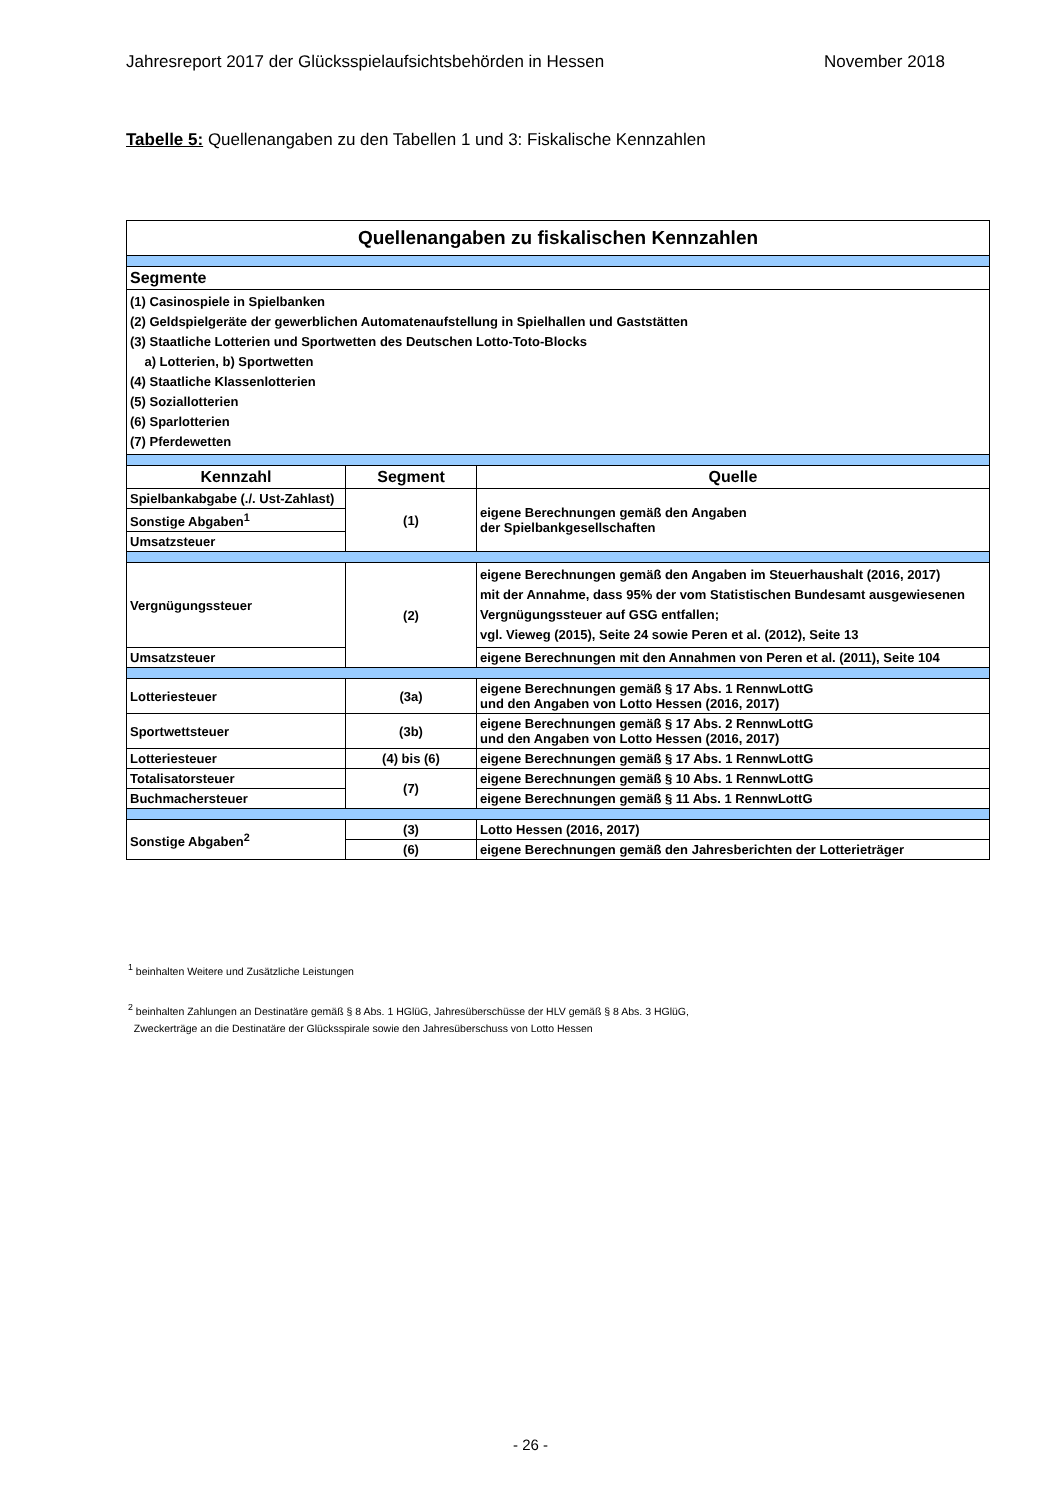Jahresreport 2017 der Glücksspielaufsichtsbehörden in Hessen November 2018
Tabelle 5: Quellenangaben zu den Tabellen 1 und 3: Fiskalische Kennzahlen
| Quellenangaben zu fiskalischen Kennzahlen | | |
| Segmente | | |
| (1) Casinospiele in Spielbanken (2) Geldspielgeräte der gewerblichen Automatenaufstellung in Spielhallen und Gaststätten (3) Staatliche Lotterien und Sportwetten des Deutschen Lotto-Toto-Blocks a) Lotterien, b) Sportwetten (4) Staatliche Klassenlotterien (5) Soziallotterien (6) Sparlotterien (7) Pferdewetten | | |
| Kennzahl | Segment | Quelle |
| Spielbankabgabe (./. Ust-Zahlast) | (1) | eigene Berechnungen gemäß den Angaben der Spielbankgesellschaften |
| Sonstige Abgaben<sup>1</sup> | | |
| Umsatzsteuer | | |
| Vergnügungssteuer | (2) | eigene Berechnungen gemäß den Angaben im Steuerhaushalt (2016, 2017) mit der Annahme, dass 95% der vom Statistischen Bundesamt ausgewiesenen Vergnügungssteuer auf GSG entfallen; vgl. Vieweg (2015), Seite 24 sowie Peren et al. (2012), Seite 13 |
| Umsatzsteuer | | eigene Berechnungen mit den Annahmen von Peren et al. (2011), Seite 104 |
| Lotteriesteuer | (3a) | eigene Berechnungen gemäß § 17 Abs. 1 RennwLottG und den Angaben von Lotto Hessen (2016, 2017) |
| Sportwettsteuer | (3b) | eigene Berechnungen gemäß § 17 Abs. 2 RennwLottG und den Angaben von Lotto Hessen (2016, 2017) |
| Lotteriesteuer | (4) bis (6) | eigene Berechnungen gemäß § 17 Abs. 1 RennwLottG |
| Totalisatorsteuer | (7) | eigene Berechnungen gemäß § 10 Abs. 1 RennwLottG |
| Buchmachersteuer | | eigene Berechnungen gemäß § 11 Abs. 1 RennwLottG |
| Sonstige Abgaben<sup>2</sup> | (3) | Lotto Hessen (2016, 2017) |
| | (6) | eigene Berechnungen gemäß den Jahresberichten der Lotterieträger |
<sup>1</sup> beinhalten Weitere und Zusätzliche Leistungen
<sup>2</sup> beinhalten Zahlungen an Destinatäre gemäß § 8 Abs. 1 HGlüG, Jahresüberschüsse der HLV gemäß § 8 Abs. 3 HGlüG,
Zweckerträge an die Destinatäre der Glücksspirale sowie den Jahresüberschuss von Lotto Hessen
- 26 -